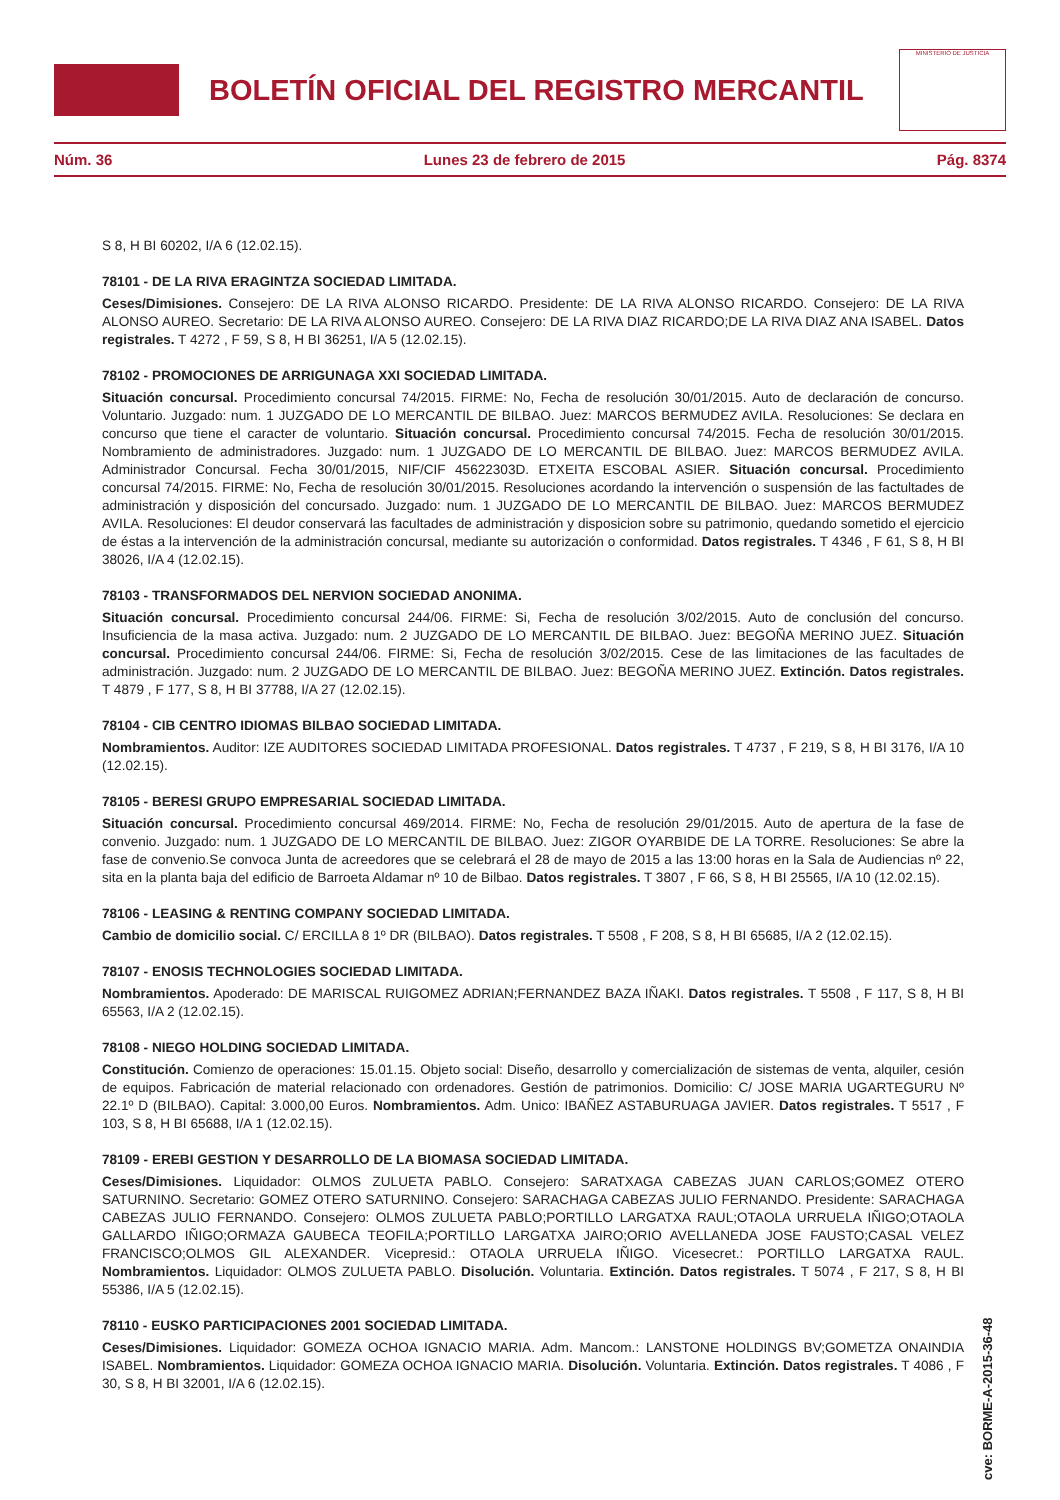BOLETÍN OFICIAL DEL REGISTRO MERCANTIL
MINISTERIO DE JUSTICIA
Núm. 36 Lunes 23 de febrero de 2015 Pág. 8374
S 8, H BI 60202, I/A 6 (12.02.15).
78101 - DE LA RIVA ERAGINTZA SOCIEDAD LIMITADA.
Ceses/Dimisiones. Consejero: DE LA RIVA ALONSO RICARDO. Presidente: DE LA RIVA ALONSO RICARDO. Consejero: DE LA RIVA ALONSO AUREO. Secretario: DE LA RIVA ALONSO AUREO. Consejero: DE LA RIVA DIAZ RICARDO;DE LA RIVA DIAZ ANA ISABEL. Datos registrales. T 4272 , F 59, S 8, H BI 36251, I/A 5 (12.02.15).
78102 - PROMOCIONES DE ARRIGUNAGA XXI SOCIEDAD LIMITADA.
Situación concursal. Procedimiento concursal 74/2015. FIRME: No, Fecha de resolución 30/01/2015. Auto de declaración de concurso. Voluntario. Juzgado: num. 1 JUZGADO DE LO MERCANTIL DE BILBAO. Juez: MARCOS BERMUDEZ AVILA. Resoluciones: Se declara en concurso que tiene el caracter de voluntario. Situación concursal. Procedimiento concursal 74/2015. Fecha de resolución 30/01/2015. Nombramiento de administradores. Juzgado: num. 1 JUZGADO DE LO MERCANTIL DE BILBAO. Juez: MARCOS BERMUDEZ AVILA. Administrador Concursal. Fecha 30/01/2015, NIF/CIF 45622303D. ETXEITA ESCOBAL ASIER. Situación concursal. Procedimiento concursal 74/2015. FIRME: No, Fecha de resolución 30/01/2015. Resoluciones acordando la intervención o suspensión de las factultades de administración y disposición del concursado. Juzgado: num. 1 JUZGADO DE LO MERCANTIL DE BILBAO. Juez: MARCOS BERMUDEZ AVILA. Resoluciones: El deudor conservará las facultades de administración y disposicion sobre su patrimonio, quedando sometido el ejercicio de éstas a la intervención de la administración concursal, mediante su autorización o conformidad. Datos registrales. T 4346 , F 61, S 8, H BI 38026, I/A 4 (12.02.15).
78103 - TRANSFORMADOS DEL NERVION SOCIEDAD ANONIMA.
Situación concursal. Procedimiento concursal 244/06. FIRME: Si, Fecha de resolución 3/02/2015. Auto de conclusión del concurso. Insuficiencia de la masa activa. Juzgado: num. 2 JUZGADO DE LO MERCANTIL DE BILBAO. Juez: BEGOÑA MERINO JUEZ. Situación concursal. Procedimiento concursal 244/06. FIRME: Si, Fecha de resolución 3/02/2015. Cese de las limitaciones de las facultades de administración. Juzgado: num. 2 JUZGADO DE LO MERCANTIL DE BILBAO. Juez: BEGOÑA MERINO JUEZ. Extinción. Datos registrales. T 4879 , F 177, S 8, H BI 37788, I/A 27 (12.02.15).
78104 - CIB CENTRO IDIOMAS BILBAO SOCIEDAD LIMITADA.
Nombramientos. Auditor: IZE AUDITORES SOCIEDAD LIMITADA PROFESIONAL. Datos registrales. T 4737 , F 219, S 8, H BI 3176, I/A 10 (12.02.15).
78105 - BERESI GRUPO EMPRESARIAL SOCIEDAD LIMITADA.
Situación concursal. Procedimiento concursal 469/2014. FIRME: No, Fecha de resolución 29/01/2015. Auto de apertura de la fase de convenio. Juzgado: num. 1 JUZGADO DE LO MERCANTIL DE BILBAO. Juez: ZIGOR OYARBIDE DE LA TORRE. Resoluciones: Se abre la fase de convenio.Se convoca Junta de acreedores que se celebrará el 28 de mayo de 2015 a las 13:00 horas en la Sala de Audiencias nº 22, sita en la planta baja del edificio de Barroeta Aldamar nº 10 de Bilbao. Datos registrales. T 3807 , F 66, S 8, H BI 25565, I/A 10 (12.02.15).
78106 - LEASING & RENTING COMPANY SOCIEDAD LIMITADA.
Cambio de domicilio social. C/ ERCILLA 8 1º DR (BILBAO). Datos registrales. T 5508 , F 208, S 8, H BI 65685, I/A 2 (12.02.15).
78107 - ENOSIS TECHNOLOGIES SOCIEDAD LIMITADA.
Nombramientos. Apoderado: DE MARISCAL RUIGOMEZ ADRIAN;FERNANDEZ BAZA IÑAKI. Datos registrales. T 5508 , F 117, S 8, H BI 65563, I/A 2 (12.02.15).
78108 - NIEGO HOLDING SOCIEDAD LIMITADA.
Constitución. Comienzo de operaciones: 15.01.15. Objeto social: Diseño, desarrollo y comercialización de sistemas de venta, alquiler, cesión de equipos. Fabricación de material relacionado con ordenadores. Gestión de patrimonios. Domicilio: C/ JOSE MARIA UGARTEGURU Nº 22.1º D (BILBAO). Capital: 3.000,00 Euros. Nombramientos. Adm. Unico: IBAÑEZ ASTABURUAGA JAVIER. Datos registrales. T 5517 , F 103, S 8, H BI 65688, I/A 1 (12.02.15).
78109 - EREBI GESTION Y DESARROLLO DE LA BIOMASA SOCIEDAD LIMITADA.
Ceses/Dimisiones. Liquidador: OLMOS ZULUETA PABLO. Consejero: SARATXAGA CABEZAS JUAN CARLOS;GOMEZ OTERO SATURNINO. Secretario: GOMEZ OTERO SATURNINO. Consejero: SARACHAGA CABEZAS JULIO FERNANDO. Presidente: SARACHAGA CABEZAS JULIO FERNANDO. Consejero: OLMOS ZULUETA PABLO;PORTILLO LARGATXA RAUL;OTAOLA URRUELA IÑIGO;OTAOLA GALLARDO IÑIGO;ORMAZA GAUBECA TEOFILA;PORTILLO LARGATXA JAIRO;ORIO AVELLANEDA JOSE FAUSTO;CASAL VELEZ FRANCISCO;OLMOS GIL ALEXANDER. Vicepresid.: OTAOLA URRUELA IÑIGO. Vicesecret.: PORTILLO LARGATXA RAUL. Nombramientos. Liquidador: OLMOS ZULUETA PABLO. Disolución. Voluntaria. Extinción. Datos registrales. T 5074 , F 217, S 8, H BI 55386, I/A 5 (12.02.15).
78110 - EUSKO PARTICIPACIONES 2001 SOCIEDAD LIMITADA.
Ceses/Dimisiones. Liquidador: GOMEZA OCHOA IGNACIO MARIA. Adm. Mancom.: LANSTONE HOLDINGS BV;GOMETZA ONAINDIA ISABEL. Nombramientos. Liquidador: GOMEZA OCHOA IGNACIO MARIA. Disolución. Voluntaria. Extinción. Datos registrales. T 4086 , F 30, S 8, H BI 32001, I/A 6 (12.02.15).
cve: BORME-A-2015-36-48